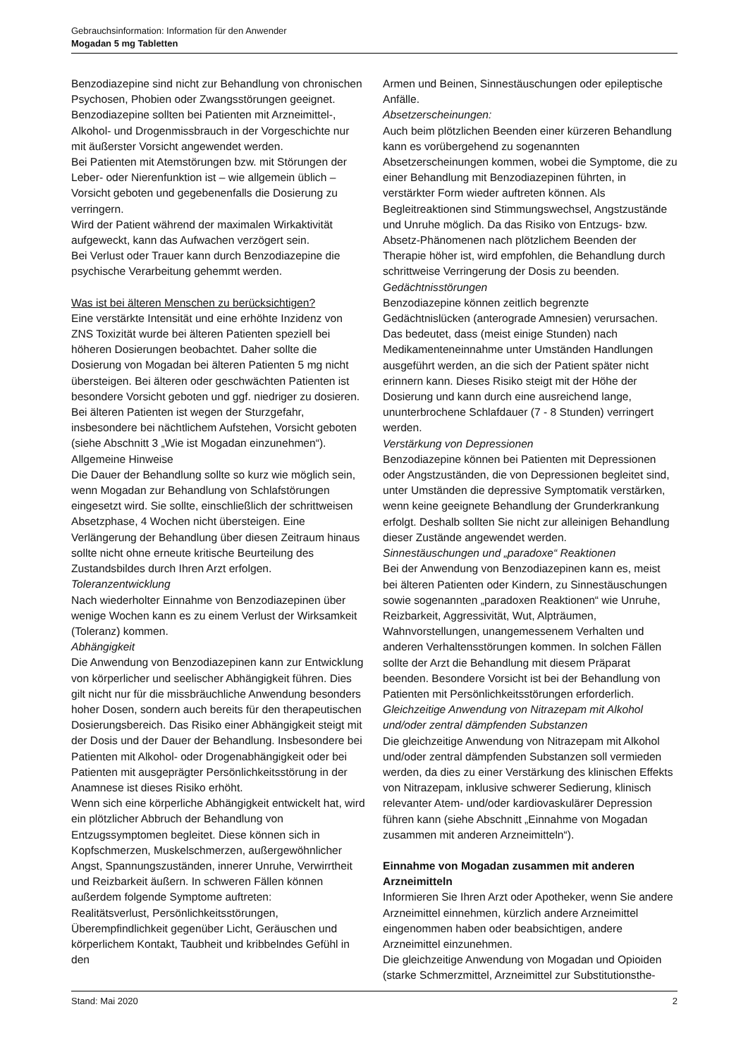Gebrauchsinformation: Information für den Anwender
Mogadan 5 mg Tabletten
Benzodiazepine sind nicht zur Behandlung von chronischen Psychosen, Phobien oder Zwangsstörungen geeignet.
Benzodiazepine sollten bei Patienten mit Arzneimittel-, Alkohol- und Drogenmissbrauch in der Vorgeschichte nur mit äußerster Vorsicht angewendet werden.
Bei Patienten mit Atemstörungen bzw. mit Störungen der Leber- oder Nierenfunktion ist – wie allgemein üblich – Vorsicht geboten und gegebenenfalls die Dosierung zu verringern.
Wird der Patient während der maximalen Wirkaktivität aufgeweckt, kann das Aufwachen verzögert sein.
Bei Verlust oder Trauer kann durch Benzodiazepine die psychische Verarbeitung gehemmt werden.
Was ist bei älteren Menschen zu berücksichtigen?
Eine verstärkte Intensität und eine erhöhte Inzidenz von ZNS Toxizität wurde bei älteren Patienten speziell bei höheren Dosierungen beobachtet. Daher sollte die Dosierung von Mogadan bei älteren Patienten 5 mg nicht übersteigen. Bei älteren oder geschwächten Patienten ist besondere Vorsicht geboten und ggf. niedriger zu dosieren. Bei älteren Patienten ist wegen der Sturzgefahr, insbesondere bei nächtlichem Aufstehen, Vorsicht geboten (siehe Abschnitt 3 „Wie ist Mogadan einzunehmen“).
Allgemeine Hinweise
Die Dauer der Behandlung sollte so kurz wie möglich sein, wenn Mogadan zur Behandlung von Schlafstörungen eingesetzt wird. Sie sollte, einschließlich der schrittweisen Absetzphase, 4 Wochen nicht übersteigen. Eine Verlängerung der Behandlung über diesen Zeitraum hinaus sollte nicht ohne erneute kritische Beurteilung des Zustandsbildes durch Ihren Arzt erfolgen.
Toleranzentwicklung
Nach wiederholter Einnahme von Benzodiazepinen über wenige Wochen kann es zu einem Verlust der Wirksamkeit (Toleranz) kommen.
Abhängigkeit
Die Anwendung von Benzodiazepinen kann zur Entwicklung von körperlicher und seelischer Abhängigkeit führen. Dies gilt nicht nur für die missbräuchliche Anwendung besonders hoher Dosen, sondern auch bereits für den therapeutischen Dosierungsbereich. Das Risiko einer Abhängigkeit steigt mit der Dosis und der Dauer der Behandlung. Insbesondere bei Patienten mit Alkohol- oder Drogenabhängigkeit oder bei Patienten mit ausgeprägter Persönlichkeitsstörung in der Anamnese ist dieses Risiko erhöht.
Wenn sich eine körperliche Abhängigkeit entwickelt hat, wird ein plötzlicher Abbruch der Behandlung von Entzugssymptomen begleitet. Diese können sich in Kopfschmerzen, Muskelschmerzen, außergewöhnlicher Angst, Spannungszuständen, innerer Unruhe, Verwirrtheit und Reizbarkeit äußern. In schweren Fällen können außerdem folgende Symptome auftreten:
Realitätsverlust, Persönlichkeitsstörungen, Überempfindlichkeit gegenüber Licht, Geräuschen und körperlichem Kontakt, Taubheit und kribbelndes Gefühl in den
Armen und Beinen, Sinnestäuschungen oder epileptische Anfälle.
Absetzerscheinungen:
Auch beim plötzlichen Beenden einer kürzeren Behandlung kann es vorübergehend zu sogenannten Absetzerscheinungen kommen, wobei die Symptome, die zu einer Behandlung mit Benzodiazepinen führten, in verstärkter Form wieder auftreten können. Als Begleitreaktionen sind Stimmungswechsel, Angstzustände und Unruhe möglich. Da das Risiko von Entzugs- bzw. Absetz-Phänomenen nach plötzlichem Beenden der Therapie höher ist, wird empfohlen, die Behandlung durch schrittweise Verringerung der Dosis zu beenden.
Gedächtnisstörungen
Benzodiazepine können zeitlich begrenzte Gedächtnislücken (anterograde Amnesien) verursachen. Das bedeutet, dass (meist einige Stunden) nach Medikamenteneinnahme unter Umständen Handlungen ausgeführt werden, an die sich der Patient später nicht erinnern kann. Dieses Risiko steigt mit der Höhe der Dosierung und kann durch eine ausreichend lange, ununterbrochene Schlafdauer (7 - 8 Stunden) verringert werden.
Verstärkung von Depressionen
Benzodiazepine können bei Patienten mit Depressionen oder Angstzuständen, die von Depressionen begleitet sind, unter Umständen die depressive Symptomatik verstärken, wenn keine geeignete Behandlung der Grunderkrankung erfolgt. Deshalb sollten Sie nicht zur alleinigen Behandlung dieser Zustände angewendet werden.
Sinnestäuschungen und „paradoxe“ Reaktionen
Bei der Anwendung von Benzodiazepinen kann es, meist bei älteren Patienten oder Kindern, zu Sinnestäuschungen sowie sogenannten „paradoxen Reaktionen“ wie Unruhe, Reizbarkeit, Aggressivität, Wut, Alpträumen, Wahnvorstellungen, unangemessenem Verhalten und anderen Verhaltensstörungen kommen. In solchen Fällen sollte der Arzt die Behandlung mit diesem Präparat beenden. Besondere Vorsicht ist bei der Behandlung von Patienten mit Persönlichkeitsstörungen erforderlich.
Gleichzeitige Anwendung von Nitrazepam mit Alkohol und/oder zentral dämpfenden Substanzen
Die gleichzeitige Anwendung von Nitrazepam mit Alkohol und/oder zentral dämpfenden Substanzen soll vermieden werden, da dies zu einer Verstärkung des klinischen Effekts von Nitrazepam, inklusive schwerer Sedierung, klinisch relevanter Atem- und/oder kardiovaskulärer Depression führen kann (siehe Abschnitt „Einnahme von Mogadan zusammen mit anderen Arzneimitteln“).
Einnahme von Mogadan zusammen mit anderen Arzneimitteln
Informieren Sie Ihren Arzt oder Apotheker, wenn Sie andere Arzneimittel einnehmen, kürzlich andere Arzneimittel eingenommen haben oder beabsichtigen, andere Arzneimittel einzunehmen.
Die gleichzeitige Anwendung von Mogadan und Opioiden (starke Schmerzmittel, Arzneimittel zur Substitutionsthe-
Stand: Mai 2020 2